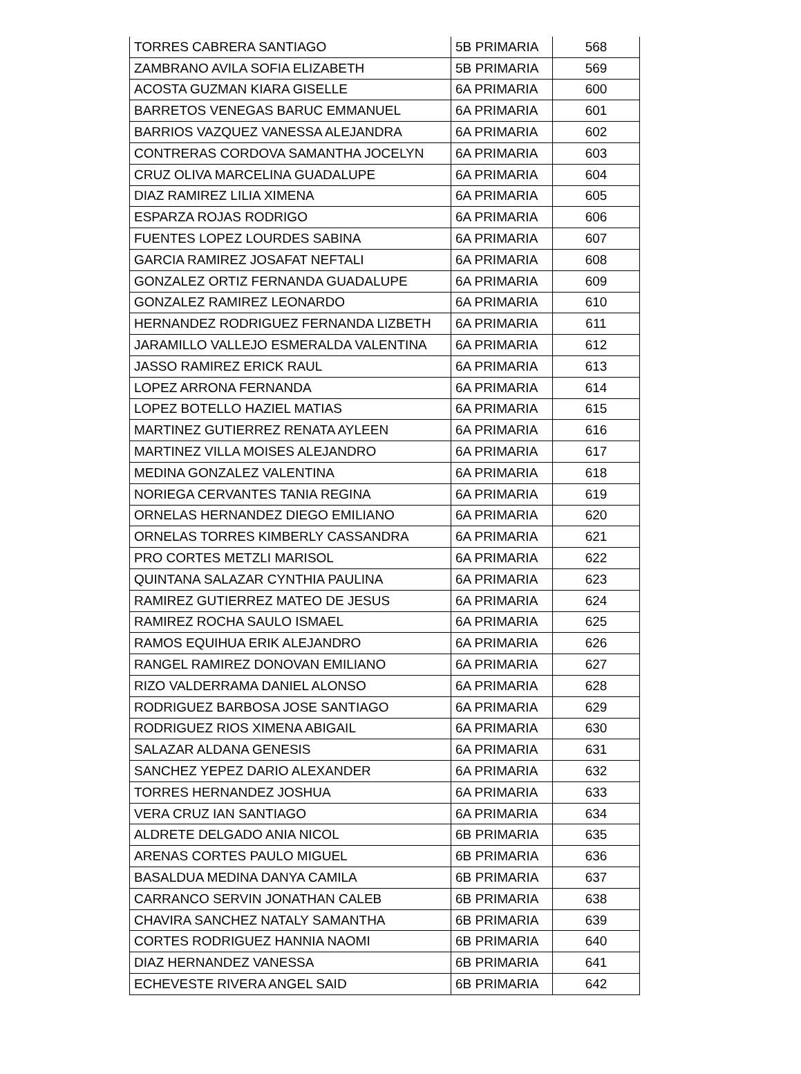| TORRES CABRERA SANTIAGO | 5B PRIMARIA | 568 |
| ZAMBRANO AVILA SOFIA ELIZABETH | 5B PRIMARIA | 569 |
| ACOSTA GUZMAN KIARA GISELLE | 6A PRIMARIA | 600 |
| BARRETOS VENEGAS BARUC EMMANUEL | 6A PRIMARIA | 601 |
| BARRIOS VAZQUEZ VANESSA ALEJANDRA | 6A PRIMARIA | 602 |
| CONTRERAS CORDOVA SAMANTHA JOCELYN | 6A PRIMARIA | 603 |
| CRUZ OLIVA MARCELINA GUADALUPE | 6A PRIMARIA | 604 |
| DIAZ RAMIREZ LILIA XIMENA | 6A PRIMARIA | 605 |
| ESPARZA ROJAS RODRIGO | 6A PRIMARIA | 606 |
| FUENTES LOPEZ LOURDES SABINA | 6A PRIMARIA | 607 |
| GARCIA RAMIREZ JOSAFAT NEFTALI | 6A PRIMARIA | 608 |
| GONZALEZ ORTIZ FERNANDA GUADALUPE | 6A PRIMARIA | 609 |
| GONZALEZ RAMIREZ LEONARDO | 6A PRIMARIA | 610 |
| HERNANDEZ RODRIGUEZ FERNANDA LIZBETH | 6A PRIMARIA | 611 |
| JARAMILLO VALLEJO ESMERALDA VALENTINA | 6A PRIMARIA | 612 |
| JASSO RAMIREZ ERICK RAUL | 6A PRIMARIA | 613 |
| LOPEZ ARRONA FERNANDA | 6A PRIMARIA | 614 |
| LOPEZ BOTELLO HAZIEL MATIAS | 6A PRIMARIA | 615 |
| MARTINEZ GUTIERREZ RENATA AYLEEN | 6A PRIMARIA | 616 |
| MARTINEZ VILLA MOISES ALEJANDRO | 6A PRIMARIA | 617 |
| MEDINA GONZALEZ VALENTINA | 6A PRIMARIA | 618 |
| NORIEGA CERVANTES TANIA REGINA | 6A PRIMARIA | 619 |
| ORNELAS HERNANDEZ DIEGO EMILIANO | 6A PRIMARIA | 620 |
| ORNELAS TORRES KIMBERLY CASSANDRA | 6A PRIMARIA | 621 |
| PRO CORTES METZLI MARISOL | 6A PRIMARIA | 622 |
| QUINTANA SALAZAR CYNTHIA PAULINA | 6A PRIMARIA | 623 |
| RAMIREZ GUTIERREZ MATEO DE JESUS | 6A PRIMARIA | 624 |
| RAMIREZ ROCHA SAULO ISMAEL | 6A PRIMARIA | 625 |
| RAMOS EQUIHUA ERIK ALEJANDRO | 6A PRIMARIA | 626 |
| RANGEL RAMIREZ DONOVAN EMILIANO | 6A PRIMARIA | 627 |
| RIZO VALDERRAMA DANIEL ALONSO | 6A PRIMARIA | 628 |
| RODRIGUEZ BARBOSA JOSE SANTIAGO | 6A PRIMARIA | 629 |
| RODRIGUEZ RIOS XIMENA ABIGAIL | 6A PRIMARIA | 630 |
| SALAZAR ALDANA GENESIS | 6A PRIMARIA | 631 |
| SANCHEZ YEPEZ DARIO ALEXANDER | 6A PRIMARIA | 632 |
| TORRES HERNANDEZ JOSHUA | 6A PRIMARIA | 633 |
| VERA CRUZ IAN SANTIAGO | 6A PRIMARIA | 634 |
| ALDRETE DELGADO ANIA NICOL | 6B PRIMARIA | 635 |
| ARENAS CORTES PAULO MIGUEL | 6B PRIMARIA | 636 |
| BASALDUA MEDINA DANYA CAMILA | 6B PRIMARIA | 637 |
| CARRANCO SERVIN JONATHAN CALEB | 6B PRIMARIA | 638 |
| CHAVIRA SANCHEZ NATALY SAMANTHA | 6B PRIMARIA | 639 |
| CORTES RODRIGUEZ HANNIA NAOMI | 6B PRIMARIA | 640 |
| DIAZ HERNANDEZ VANESSA | 6B PRIMARIA | 641 |
| ECHEVESTE RIVERA ANGEL SAID | 6B PRIMARIA | 642 |